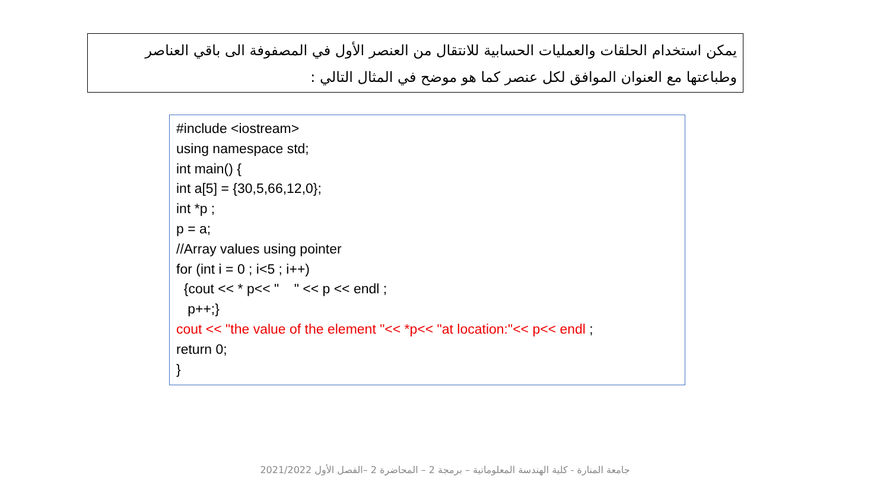يمكن استخدام الحلقات والعمليات الحسابية للانتقال من العنصر الأول في المصفوفة الى باقي العناصر
وطباعتها مع العنوان الموافق لكل عنصر كما هو موضح في المثال التالي :
#include <iostream> using namespace std; int main() { int a[5] = {30,5,66,12,0}; int *p ; p = a; //Array values using pointer for (int i = 0 ; i<5 ; i++) {cout << * p<< " " << p << endl ; p++;} cout << "the value of the element "<< *p<< "at location:"<< p<< endl ; return 0; }
جامعة المنارة - كلية الهندسة المعلوماتية – برمجة 2 – المحاضرة 2 –الفصل الأول 2021/2022